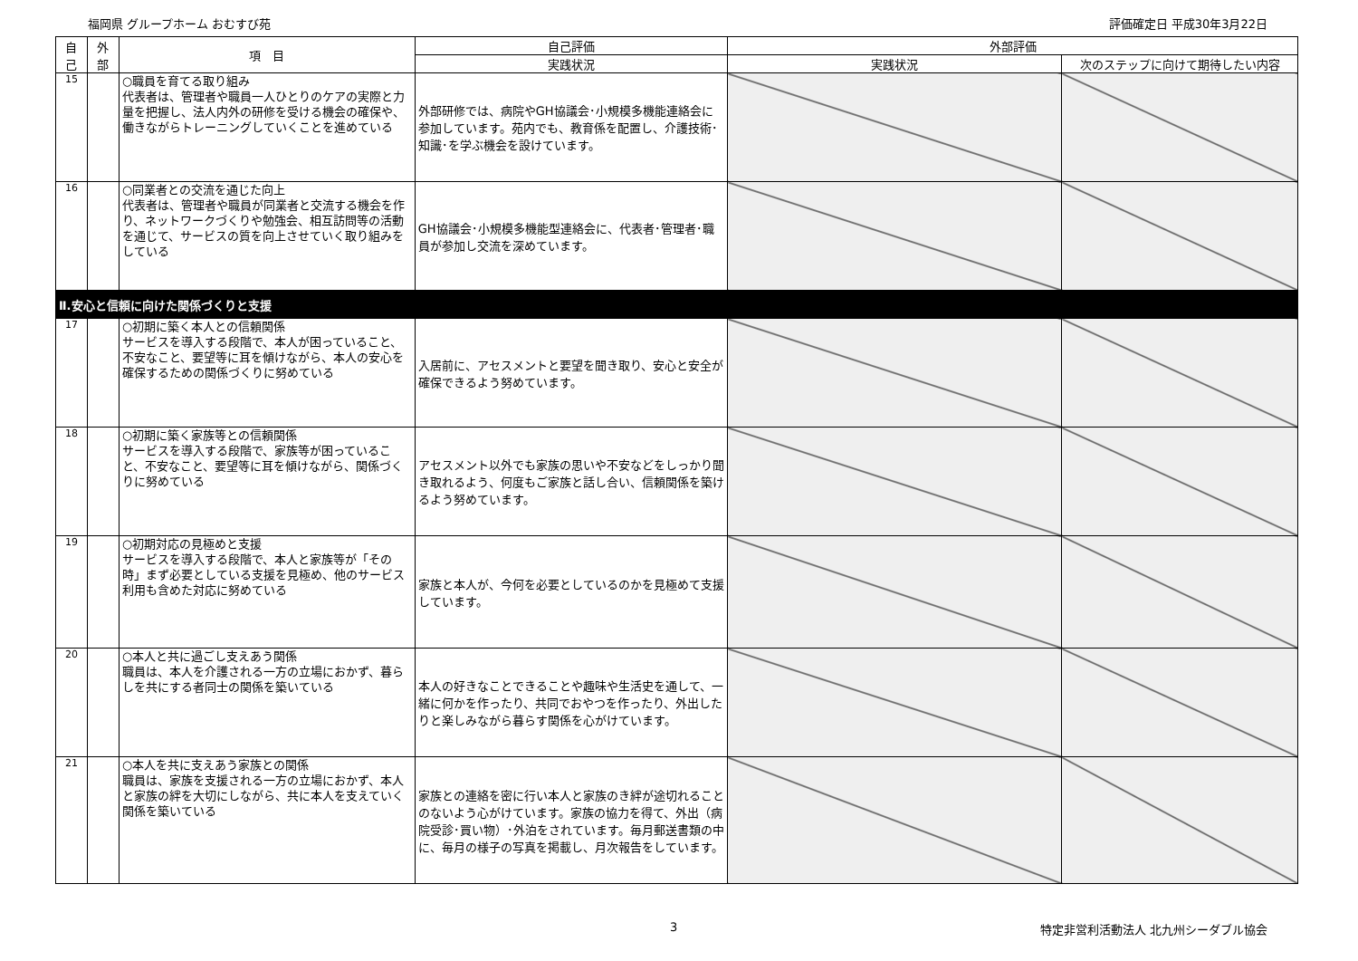福岡県 グループホーム おむすび苑 評価確定日 平成30年3月22日
| 自 己 | 外 部 | 項 目 | 自己評価 | 外部評価 | |
| --- | --- | --- | --- | --- | --- |
| | | | 実践状況 | 実践状況 | 次のステップに向けて期待したい内容 |
| 15 | | ○職員を育てる取り組み 代表者は、管理者や職員一人ひとりのケアの実際と力量を把握し、法人内外の研修を受ける機会の確保や、働きながらトレーニングしていくことを進めている | 外部研修では、病院やGH協議会･小規模多機能連絡会に参加しています。苑内でも、教育係を配置し、介護技術･知識･を学ぶ機会を設けています。 | | |
| 16 | | ○同業者との交流を通じた向上 代表者は、管理者や職員が同業者と交流する機会を作り、ネットワークづくりや勉強会、相互訪問等の活動を通じて、サービスの質を向上させていく取り組みをしている | GH協議会･小規模多機能型連絡会に、代表者･管理者･職員が参加し交流を深めています。 | | |
| Ⅱ.安心と信頼に向けた関係づくりと支援 | | | | | |
| 17 | | ○初期に築く本人との信頼関係 サービスを導入する段階で、本人が困っていること、不安なこと、要望等に耳を傾けながら、本人の安心を確保するための関係づくりに努めている | 入居前に、アセスメントと要望を聞き取り、安心と安全が確保できるよう努めています。 | | |
| 18 | | ○初期に築く家族等との信頼関係 サービスを導入する段階で、家族等が困っていること、不安なこと、要望等に耳を傾けながら、関係づくりに努めている | アセスメント以外でも家族の思いや不安などをしっかり聞き取れるよう、何度もご家族と話し合い、信頼関係を築けるよう努めています。 | | |
| 19 | | ○初期対応の見極めと支援 サービスを導入する段階で、本人と家族等が「その時」まず必要としている支援を見極め、他のサービス利用も含めた対応に努めている | 家族と本人が、今何を必要としているのかを見極めて支援しています。 | | |
| 20 | | ○本人と共に過ごし支えあう関係 職員は、本人を介護される一方の立場におかず、暮らしを共にする者同士の関係を築いている | 本人の好きなことできることや趣味や生活史を通して、一緒に何かを作ったり、共同でおやつを作ったり、外出したりと楽しみながら暮らす関係を心がけています。 | | |
| 21 | | ○本人を共に支えあう家族との関係 職員は、家族を支援される一方の立場におかず、本人と家族の絆を大切にしながら、共に本人を支えていく関係を築いている | 家族との連絡を密に行い本人と家族のき絆が途切れることのないよう心がけています。家族の協力を得て、外出（病院受診･買い物）･外泊をされています。毎月郵送書類の中に、毎月の様子の写真を掲載し、月次報告をしています。 | | |
3 特定非営利活動法人 北九州シーダブル協会